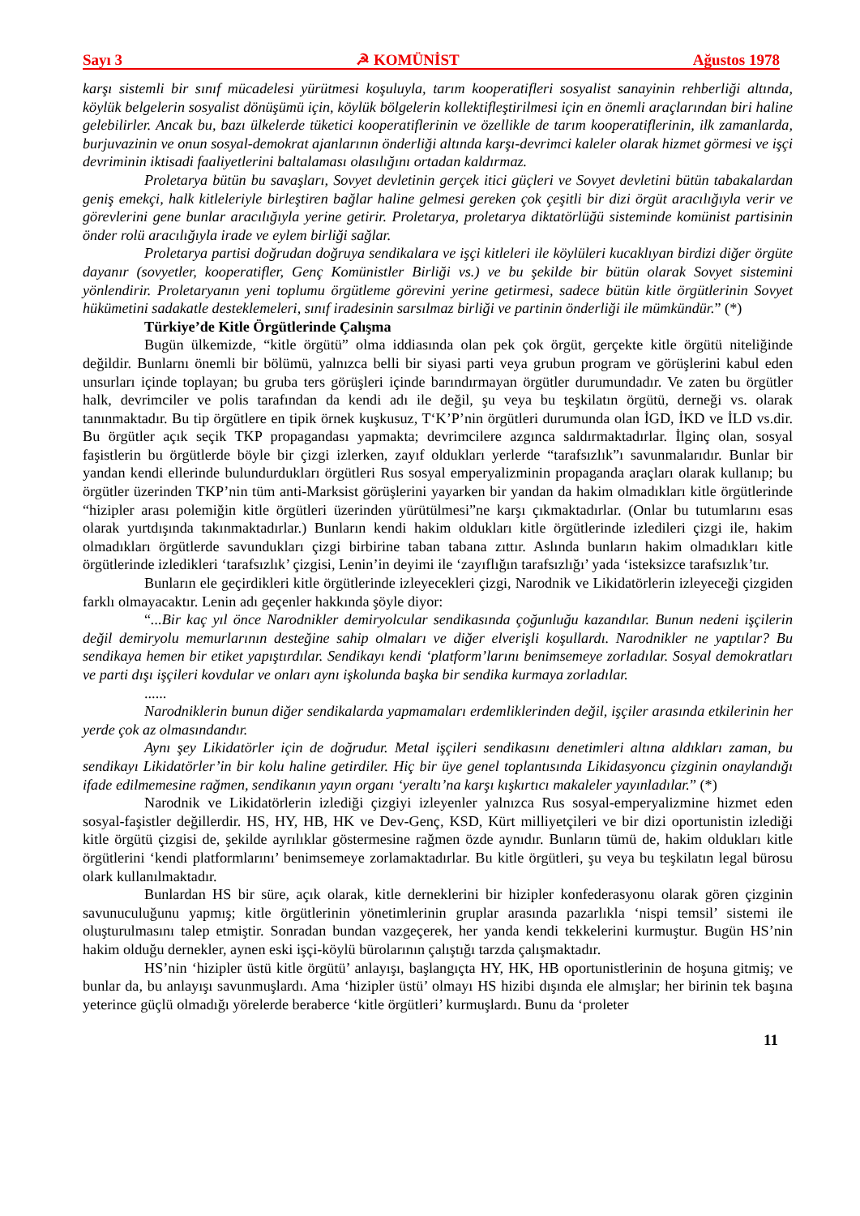Sayı 3 ☭ KOMÜNİST Ağustos 1978
karşı sistemli bir sınıf mücadelesi yürütmesi koşuluyla, tarım kooperatifleri sosyalist sanayinin rehberliği altında, köylük belgelerin sosyalist dönüşümü için, köylük bölgelerin kollektifleştirilmesi için en önemli araçlarından biri haline gelebilirler. Ancak bu, bazı ülkelerde tüketici kooperatiflerinin ve özellikle de tarım kooperatiflerinin, ilk zamanlarda, burjuvazinin ve onun sosyal-demokrat ajanlarının önderliği altında karşı-devrimci kaleler olarak hizmet görmesi ve işçi devriminin iktisadi faaliyetlerini baltalaması olasılığını ortadan kaldırmaz.
Proletarya bütün bu savaşları, Sovyet devletinin gerçek itici güçleri ve Sovyet devletini bütün tabakalardan geniş emekçi, halk kitleleriyle birleştiren bağlar haline gelmesi gereken çok çeşitli bir dizi örgüt aracılığıyla verir ve görevlerini gene bunlar aracılığıyla yerine getirir. Proletarya, proletarya diktatörlüğü sisteminde komünist partisinin önder rolü aracılığıyla irade ve eylem birliği sağlar.
Proletarya partisi doğrudan doğruya sendikalara ve işçi kitleleri ile köylüleri kucaklıyan birdizi diğer örgüte dayanır (sovyetler, kooperatifler, Genç Komünistler Birliği vs.) ve bu şekilde bir bütün olarak Sovyet sistemini yönlendirir. Proletaryanın yeni toplumu örgütleme görevini yerine getirmesi, sadece bütün kitle örgütlerinin Sovyet hükümetini sadakatle desteklemeleri, sınıf iradesinin sarsılmaz birliği ve partinin önderliği ile mümkündür.” (*)
Türkiye’de Kitle Örgütlerinde Çalışma
Bugün ülkemizde, “kitle örgütü” olma iddiasında olan pek çok örgüt, gerçekte kitle örgütü niteliğinde değildir. Bunlarnı önemli bir bölümü, yalnızca belli bir siyasi parti veya grubun program ve görüşlerini kabul eden unsurları içinde toplayan; bu gruba ters görüşleri içinde barındırmayan örgütler durumundadır. Ve zaten bu örgütler halk, devrimciler ve polis tarafından da kendi adı ile değil, şu veya bu teşkilatın örgütü, derneği vs. olarak tanınmaktadır. Bu tip örgütlere en tipik örnek kuşkusuz, T‘K’P’nin örgütleri durumunda olan İGD, İKD ve İLD vs.dir. Bu örgütler açık seçik TKP propagandası yapmakta; devrimcilere azgınca saldırmaktadırlar. İlginç olan, sosyal faşistlerin bu örgütlerde böyle bir çizgi izlerken, zayıf oldukları yerlerde “tarafsızlık”ı savunmalarıdır. Bunlar bir yandan kendi ellerinde bulundurdukları örgütleri Rus sosyal emperyalizminin propaganda araçları olarak kullanıp; bu örgütler üzerinden TKP’nin tüm anti-Marksist görüşlerini yayarken bir yandan da hakim olmadıkları kitle örgütlerinde “hizipler arası polemiğin kitle örgütleri üzerinden yürütülmesi”ne karşı çıkmaktadırlar. (Onlar bu tutumlarını esas olarak yurtdışında takınmaktadırlar.) Bunların kendi hakim oldukları kitle örgütlerinde izledileri çizgi ile, hakim olmadıkları örgütlerde savundukları çizgi birbirine taban tabana zıttır. Aslında bunların hakim olmadıkları kitle örgütlerinde izledikleri ‘tarafsızlık’ çizgisi, Lenin’in deyimi ile ‘zayıflığın tarafsızlığı’ yada ‘isteksizce tarafsızlık’tır.
Bunların ele geçirdikleri kitle örgütlerinde izleyecekleri çizgi, Narodnik ve Likidatörlerin izleyeceği çizgiden farklı olmayacaktır. Lenin adı geçenler hakkında şöyle diyor:
“...Bir kaç yıl önce Narodnikler demiryolcular sendikasında çoğunluğu kazandılar. Bunun nedeni işçilerin değil demiryolu memurlarının desteğine sahip olmaları ve diğer elverişli koşullardı. Narodnikler ne yaptılar? Bu sendikaya hemen bir etiket yapıştırdılar. Sendikayı kendi ‘platform’larını benimsemeye zorladılar. Sosyal demokratları ve parti dışı işçileri kovdular ve onları aynı işkolunda başka bir sendika kurmaya zorladılar.
......
Narodniklerin bunun diğer sendikalarda yapmamaları erdemliklerinden değil, işçiler arasında etkilerinin her yerde çok az olmasındandır.
Aynı şey Likidatörler için de doğrudur. Metal işçileri sendikasını denetimleri altına aldıkları zaman, bu sendikayı Likidatörler’in bir kolu haline getirdiler. Hiç bir üye genel toplantısında Likidasyoncu çizginin onaylandığı ifade edilmemesine rağmen, sendikanın yayın organı ‘yeraltı’na karşı kışkırtıcı makaleler yayınladılar.” (*)
Narodnik ve Likidatörlerin izlediği çizgiyi izleyenler yalnızca Rus sosyal-emperyalizmine hizmet eden sosyal-faşistler değillerdir. HS, HY, HB, HK ve Dev-Genç, KSD, Kürt milliyetçileri ve bir dizi oportunistin izlediği kitle örgütü çizgisi de, şekilde ayrılıklar göstermesine rağmen özde aynıdır. Bunların tümü de, hakim oldukları kitle örgütlerini ‘kendi platformlarını’ benimsemeye zorlamaktadırlar. Bu kitle örgütleri, şu veya bu teşkilatın legal bürosu olark kullanılmaktadır.
Bunlardan HS bir süre, açık olarak, kitle derneklerini bir hizipler konfederasyonu olarak gören çizginin savunuculuğunu yapmış; kitle örgütlerinin yönetimlerinin gruplar arasında pazarlıkla ‘nispi temsil’ sistemi ile oluşturulmasını talep etmiştir. Sonradan bundan vazgeçerek, her yanda kendi tekkelerini kurmuştur. Bugün HS’nin hakim olduğu dernekler, aynen eski işçi-köylü bürolarının çalıştığı tarzda çalışmaktadır.
HS’nin ‘hizipler üstü kitle örgütü’ anlayışı, başlangıçta HY, HK, HB oportunistlerinin de hoşuna gitmiş; ve bunlar da, bu anlayışı savunmuşlardı. Ama ‘hizipler üstü’ olmayı HS hizibi dışında ele almışlar; her birinin tek başına yeterince güçlü olmadığı yörelerde beraberce ‘kitle örgütleri’ kurmuşlardı. Bunu da ‘proleter
11